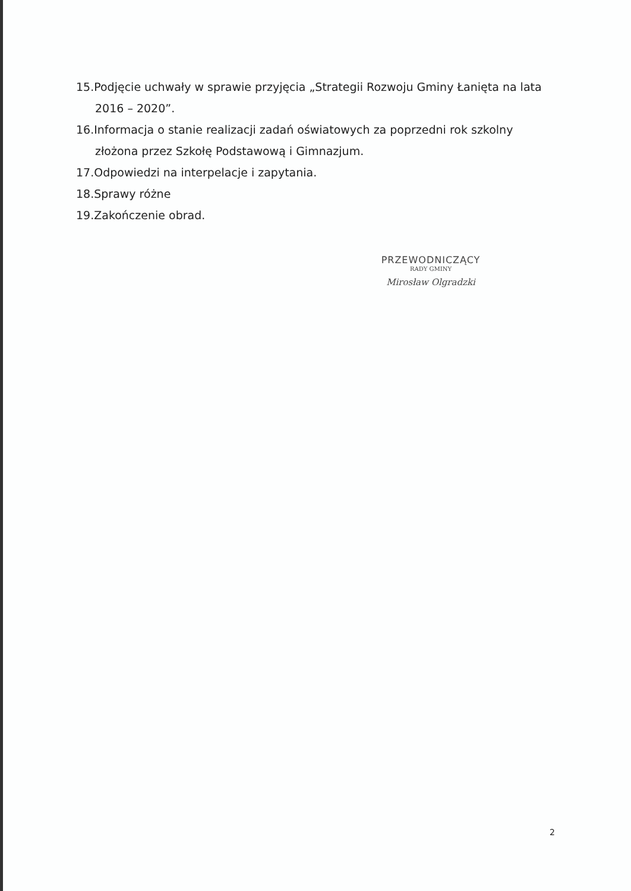15.Podjęcie uchwały w sprawie przyjęcia „Strategii Rozwoju Gminy Łanięta na lata 2016 – 2020”.
16.Informacja o stanie realizacji zadań oświatowych za poprzedni rok szkolny złożona przez Szkołę Podstawową i Gimnazjum.
17.Odpowiedzi na interpelacje i zapytania.
18.Sprawy różne
19.Zakończenie obrad.
PRZEWODNICZĄCY
RADY GMINY
Mirosław Olgradzki
2